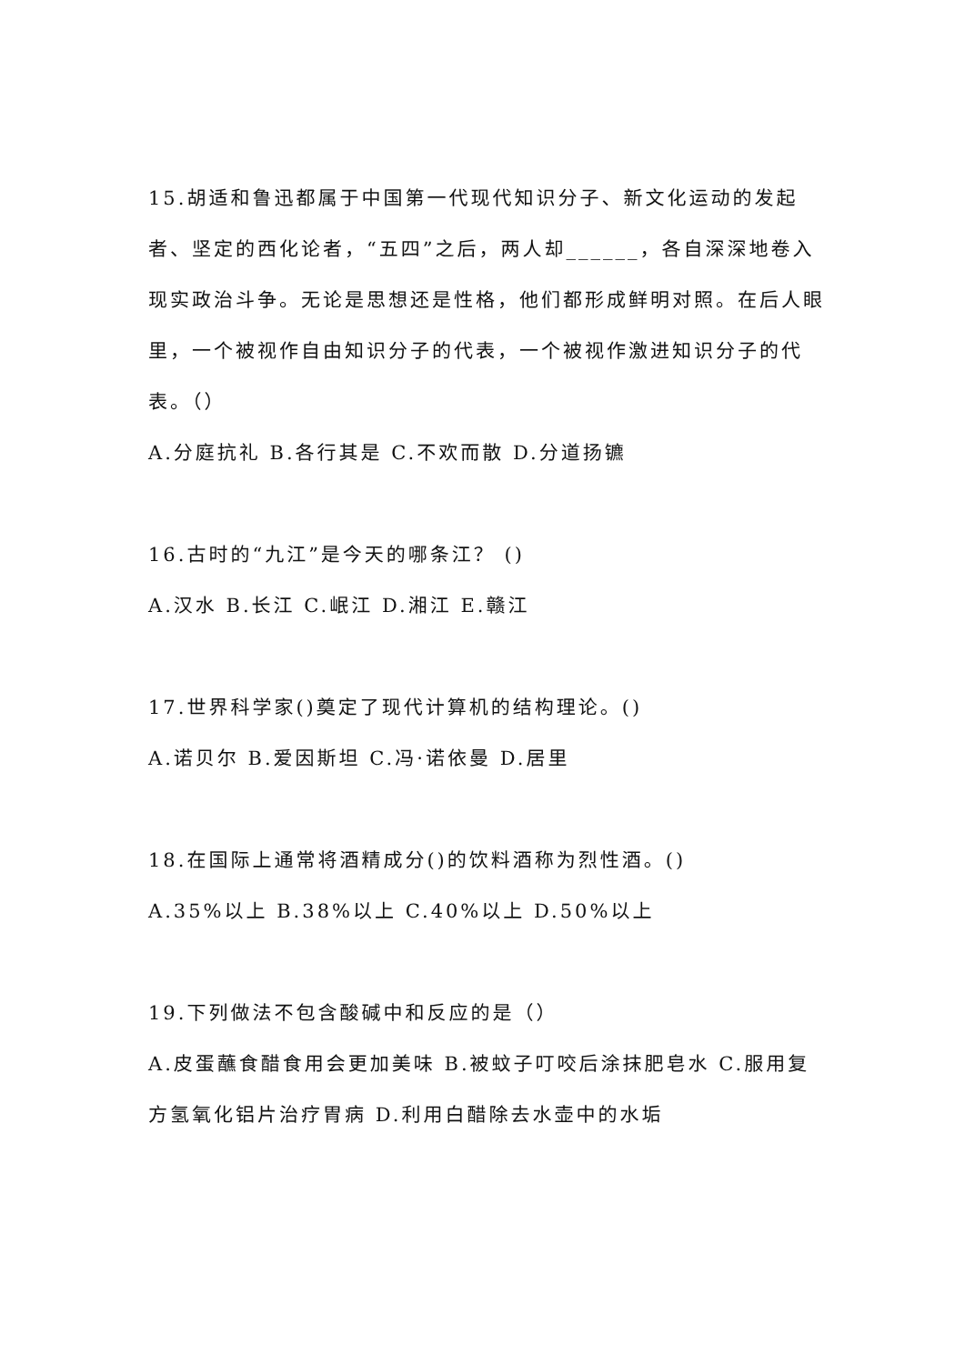15.胡适和鲁迅都属于中国第一代现代知识分子、新文化运动的发起者、坚定的西化论者，“五四”之后，两人却______，各自深深地卷入现实政治斗争。无论是思想还是性格，他们都形成鲜明对照。在后人眼里，一个被视作自由知识分子的代表，一个被视作激进知识分子的代表。（）
A.分庭抗礼 B.各行其是 C.不欢而散 D.分道扬镳
16.古时的“九江”是今天的哪条江？ ()
A.汉水 B.长江 C.岷江 D.湘江 E.赣江
17.世界科学家()奠定了现代计算机的结构理论。()
A.诺贝尔 B.爱因斯坦 C.冯·诺依曼 D.居里
18.在国际上通常将酒精成分()的饮料酒称为烈性酒。()
A.35%以上 B.38%以上 C.40%以上 D.50%以上
19.下列做法不包含酸碱中和反应的是（）
A.皮蛋蘸食醋食用会更加美味 B.被蚊子叮咬后涂抹肥皂水 C.服用复方氢氧化铝片治疗胃病 D.利用白醋除去水壶中的水垢